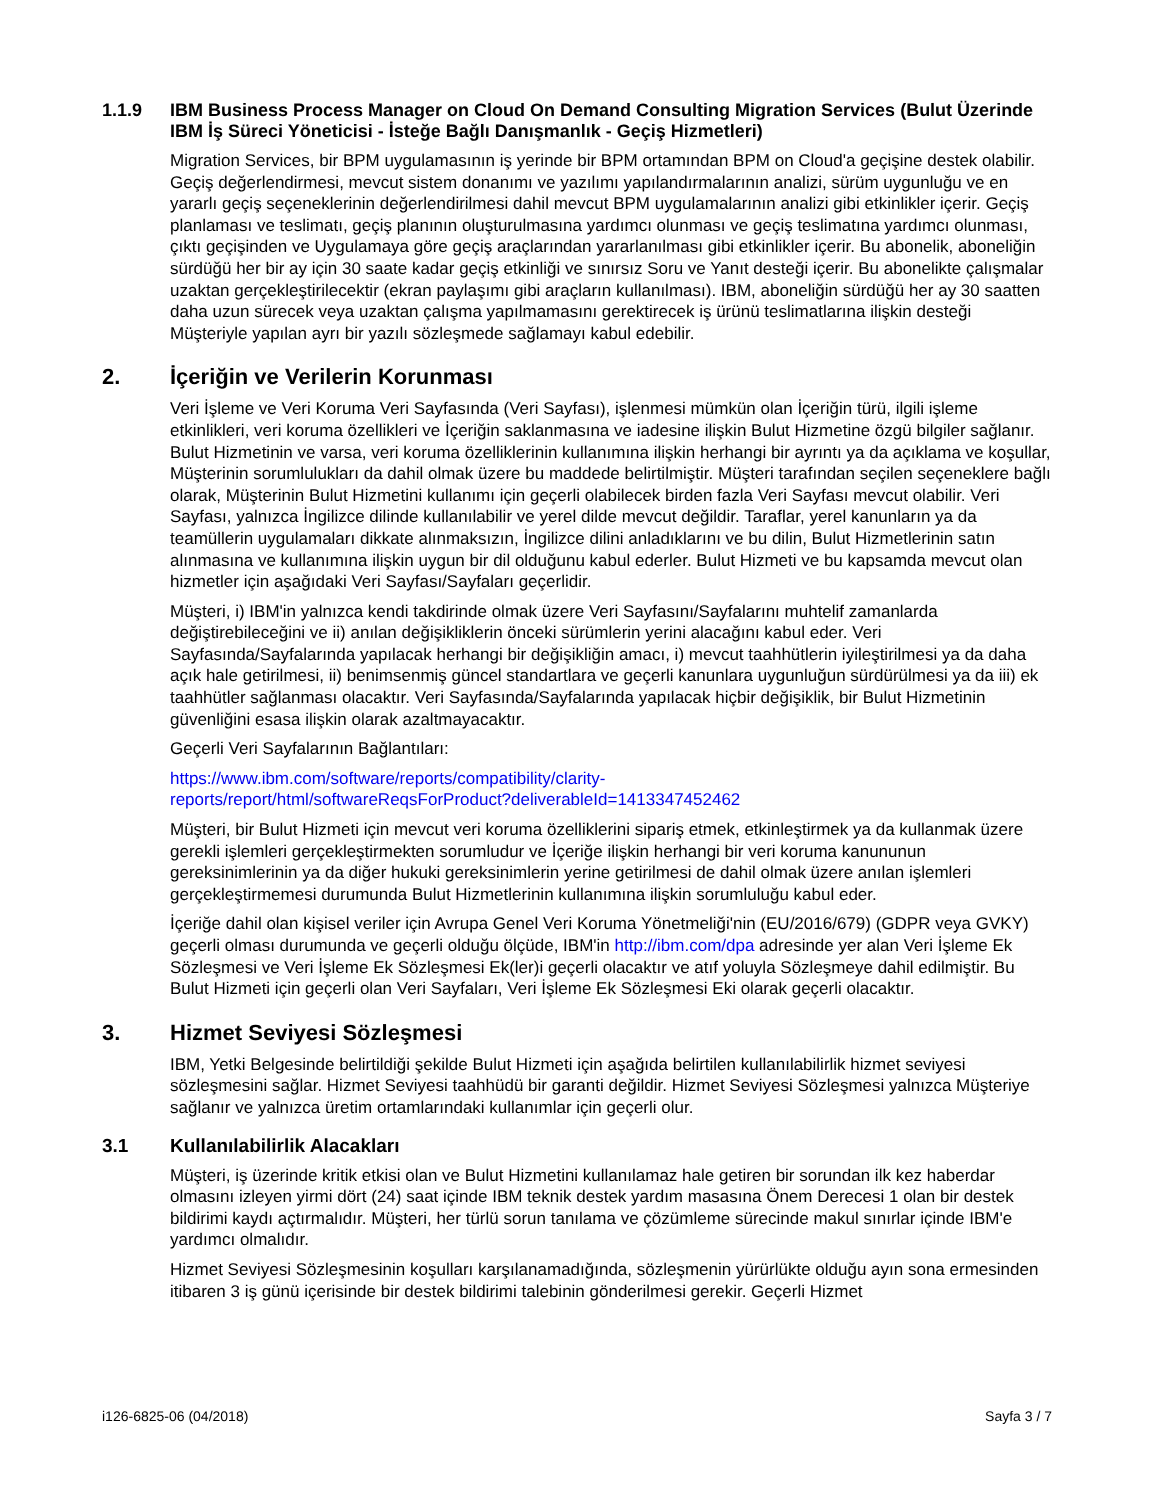1.1.9 IBM Business Process Manager on Cloud On Demand Consulting Migration Services (Bulut Üzerinde IBM İş Süreci Yöneticisi - İsteğe Bağlı Danışmanlık - Geçiş Hizmetleri)
Migration Services, bir BPM uygulamasının iş yerinde bir BPM ortamından BPM on Cloud'a geçişine destek olabilir. Geçiş değerlendirmesi, mevcut sistem donanımı ve yazılımı yapılandırmalarının analizi, sürüm uygunluğu ve en yararlı geçiş seçeneklerinin değerlendirilmesi dahil mevcut BPM uygulamalarının analizi gibi etkinlikler içerir. Geçiş planlaması ve teslimatı, geçiş planının oluşturulmasına yardımcı olunması ve geçiş teslimatına yardımcı olunması, çıktı geçişinden ve Uygulamaya göre geçiş araçlarından yararlanılması gibi etkinlikler içerir. Bu abonelik, aboneliğin sürdüğü her bir ay için 30 saate kadar geçiş etkinliği ve sınırsız Soru ve Yanıt desteği içerir. Bu abonelikte çalışmalar uzaktan gerçekleştirilecektir (ekran paylaşımı gibi araçların kullanılması). IBM, aboneliğin sürdüğü her ay 30 saatten daha uzun sürecek veya uzaktan çalışma yapılmamasını gerektirecek iş ürünü teslimatlarına ilişkin desteği Müşteriyle yapılan ayrı bir yazılı sözleşmede sağlamayı kabul edebilir.
2. İçeriğin ve Verilerin Korunması
Veri İşleme ve Veri Koruma Veri Sayfasında (Veri Sayfası), işlenmesi mümkün olan İçeriğin türü, ilgili işleme etkinlikleri, veri koruma özellikleri ve İçeriğin saklanmasına ve iadesine ilişkin Bulut Hizmetine özgü bilgiler sağlanır. Bulut Hizmetinin ve varsa, veri koruma özelliklerinin kullanımına ilişkin herhangi bir ayrıntı ya da açıklama ve koşullar, Müşterinin sorumlulukları da dahil olmak üzere bu maddede belirtilmiştir. Müşteri tarafından seçilen seçeneklere bağlı olarak, Müşterinin Bulut Hizmetini kullanımı için geçerli olabilecek birden fazla Veri Sayfası mevcut olabilir. Veri Sayfası, yalnızca İngilizce dilinde kullanılabilir ve yerel dilde mevcut değildir. Taraflar, yerel kanunların ya da teamüllerin uygulamaları dikkate alınmaksızın, İngilizce dilini anladıklarını ve bu dilin, Bulut Hizmetlerinin satın alınmasına ve kullanımına ilişkin uygun bir dil olduğunu kabul ederler. Bulut Hizmeti ve bu kapsamda mevcut olan hizmetler için aşağıdaki Veri Sayfası/Sayfaları geçerlidir.
Müşteri, i) IBM'in yalnızca kendi takdirinde olmak üzere Veri Sayfasını/Sayfalarını muhtelif zamanlarda değiştirebileceğini ve ii) anılan değişikliklerin önceki sürümlerin yerini alacağını kabul eder. Veri Sayfasında/Sayfalarında yapılacak herhangi bir değişikliğin amacı, i) mevcut taahhütlerin iyileştirilmesi ya da daha açık hale getirilmesi, ii) benimsenmiş güncel standartlara ve geçerli kanunlara uygunluğun sürdürülmesi ya da iii) ek taahhütler sağlanması olacaktır. Veri Sayfasında/Sayfalarında yapılacak hiçbir değişiklik, bir Bulut Hizmetinin güvenliğini esasa ilişkin olarak azaltmayacaktır.
Geçerli Veri Sayfalarının Bağlantıları:
https://www.ibm.com/software/reports/compatibility/clarity-
reports/report/html/softwareReqsForProduct?deliverableId=1413347452462
Müşteri, bir Bulut Hizmeti için mevcut veri koruma özelliklerini sipariş etmek, etkinleştirmek ya da kullanmak üzere gerekli işlemleri gerçekleştirmekten sorumludur ve İçeriğe ilişkin herhangi bir veri koruma kanununun gereksinimlerinin ya da diğer hukuki gereksinimlerin yerine getirilmesi de dahil olmak üzere anılan işlemleri gerçekleştirmemesi durumunda Bulut Hizmetlerinin kullanımına ilişkin sorumluluğu kabul eder.
İçeriğe dahil olan kişisel veriler için Avrupa Genel Veri Koruma Yönetmeliği'nin (EU/2016/679) (GDPR veya GVKY) geçerli olması durumunda ve geçerli olduğu ölçüde, IBM'in http://ibm.com/dpa adresinde yer alan Veri İşleme Ek Sözleşmesi ve Veri İşleme Ek Sözleşmesi Ek(ler)i geçerli olacaktır ve atıf yoluyla Sözleşmeye dahil edilmiştir. Bu Bulut Hizmeti için geçerli olan Veri Sayfaları, Veri İşleme Ek Sözleşmesi Eki olarak geçerli olacaktır.
3. Hizmet Seviyesi Sözleşmesi
IBM, Yetki Belgesinde belirtildiği şekilde Bulut Hizmeti için aşağıda belirtilen kullanılabilirlik hizmet seviyesi sözleşmesini sağlar. Hizmet Seviyesi taahhüdü bir garanti değildir. Hizmet Seviyesi Sözleşmesi yalnızca Müşteriye sağlanır ve yalnızca üretim ortamlarındaki kullanımlar için geçerli olur.
3.1 Kullanılabilirlik Alacakları
Müşteri, iş üzerinde kritik etkisi olan ve Bulut Hizmetini kullanılamaz hale getiren bir sorundan ilk kez haberdar olmasını izleyen yirmi dört (24) saat içinde IBM teknik destek yardım masasına Önem Derecesi 1 olan bir destek bildirimi kaydı açtırmalıdır. Müşteri, her türlü sorun tanılama ve çözümleme sürecinde makul sınırlar içinde IBM'e yardımcı olmalıdır.
Hizmet Seviyesi Sözleşmesinin koşulları karşılanamadığında, sözleşmenin yürürlükte olduğu ayın sona ermesinden itibaren 3 iş günü içerisinde bir destek bildirimi talebinin gönderilmesi gerekir. Geçerli Hizmet
i126-6825-06 (04/2018) Sayfa 3 / 7